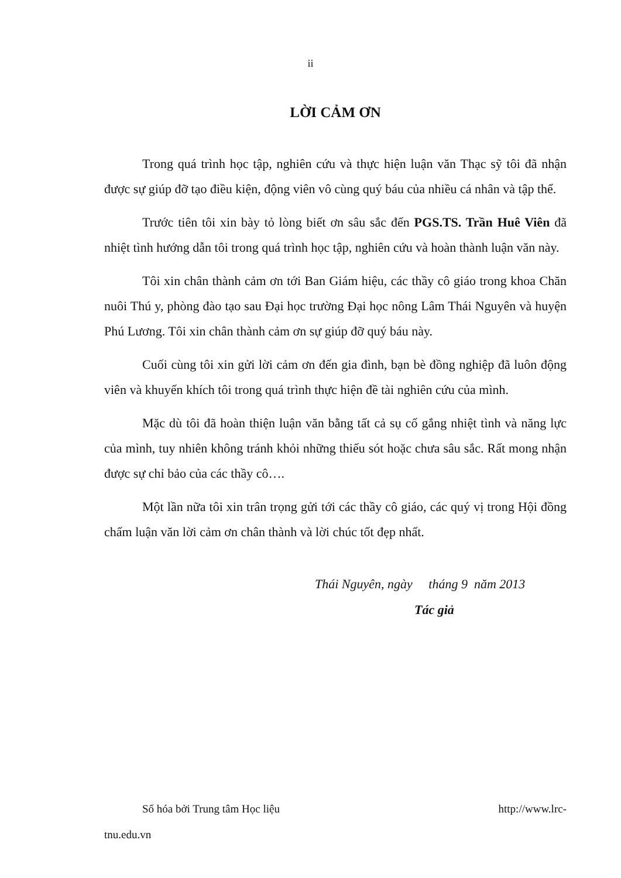ii
LỜI CẢM ƠN
Trong quá trình học tập, nghiên cứu và thực hiện luận văn Thạc sỹ tôi đã nhận được sự giúp đỡ tạo điều kiện, động viên vô cùng quý báu của nhiều cá nhân và tập thể.
Trước tiên tôi xin bày tỏ lòng biết ơn sâu sắc đến PGS.TS. Trần Huê Viên đã nhiệt tình hướng dẫn tôi trong quá trình học tập, nghiên cứu và hoàn thành luận văn này.
Tôi xin chân thành cảm ơn tới Ban Giám hiệu, các thầy cô giáo trong khoa Chăn nuôi Thú y, phòng đào tạo sau Đại học trường Đại học nông Lâm Thái Nguyên và huyện Phú Lương. Tôi xin chân thành cảm ơn sự giúp đỡ quý báu này.
Cuối cùng tôi xin gửi lời cảm ơn đến gia đình, bạn bè đồng nghiệp đã luôn động viên và khuyến khích tôi trong quá trình thực hiện đề tài nghiên cứu của mình.
Mặc dù tôi đã hoàn thiện luận văn bằng tất cả sụ cố gắng nhiệt tình và năng lực của mình, tuy nhiên không tránh khỏi những thiếu sót hoặc chưa sâu sắc. Rất mong nhận được sự chỉ bảo của các thầy cô….
Một lần nữa tôi xin trân trọng gửi tới các thầy cô giáo, các quý vị trong Hội đồng chấm luận văn lời cảm ơn chân thành và lời chúc tốt đẹp nhất.
Thái Nguyên, ngày tháng 9 năm 2013
Tác giả
Số hóa bởi Trung tâm Học liệu http://www.lrc-
tnu.edu.vn